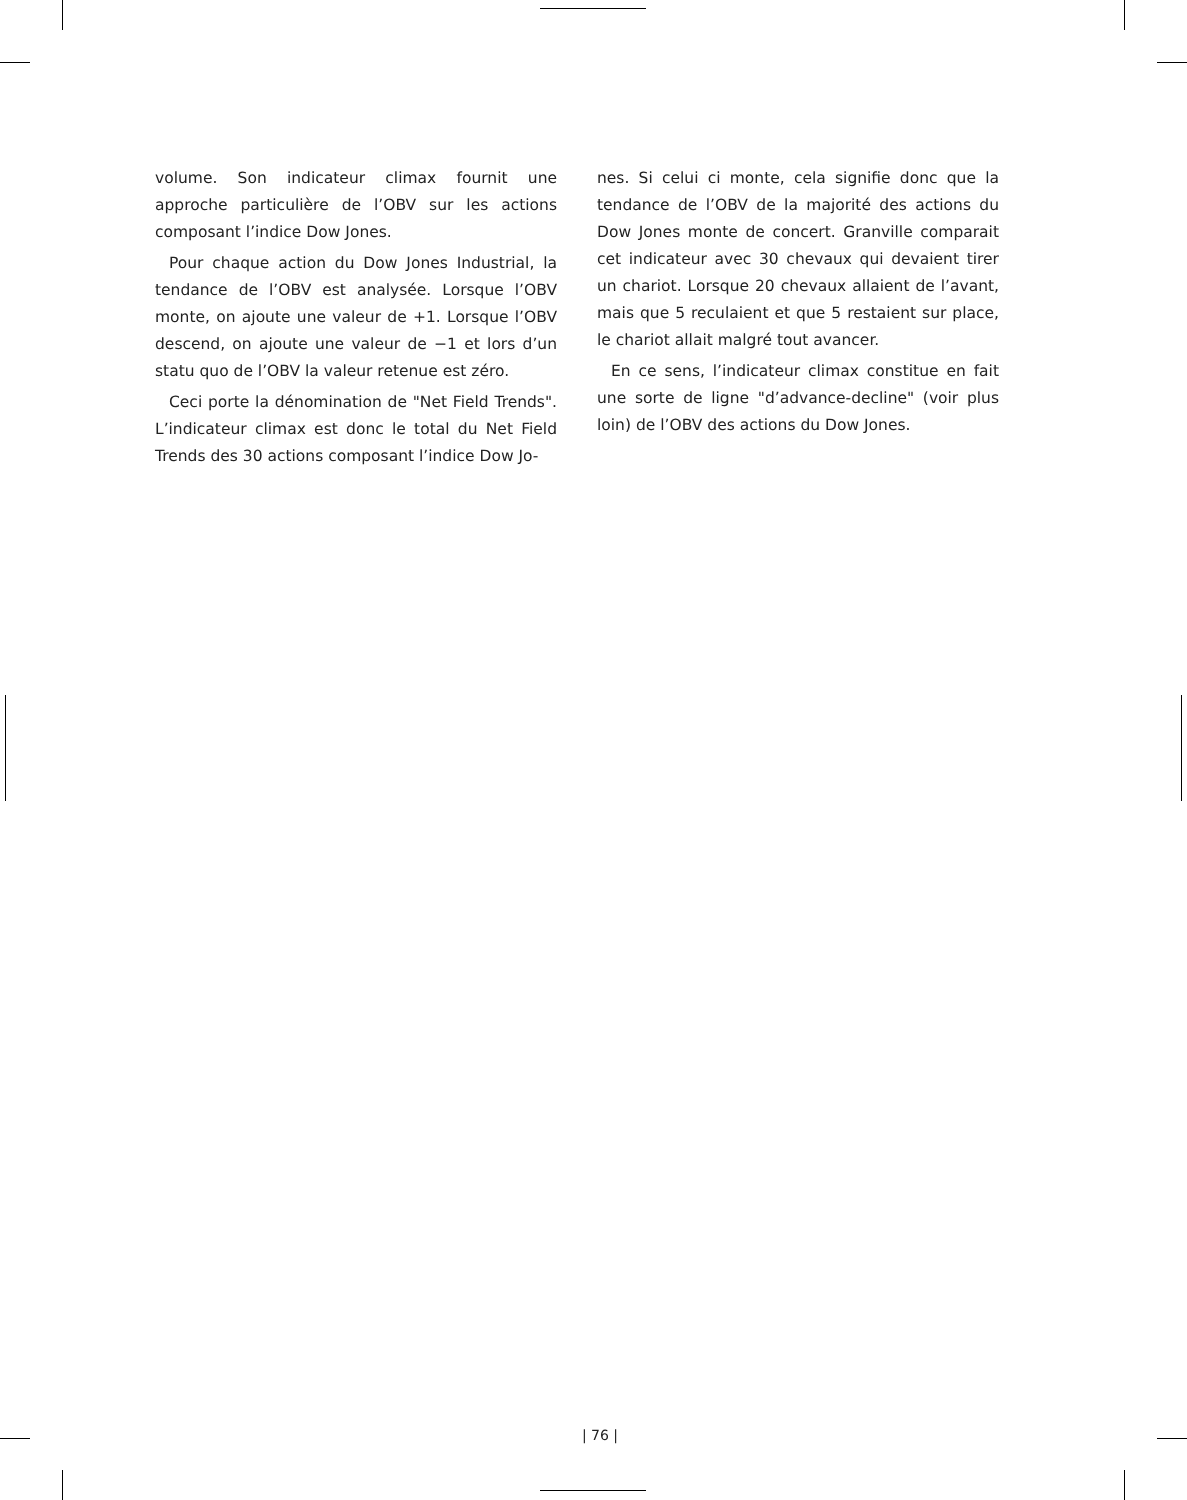volume. Son indicateur climax fournit une approche particulière de l’OBV sur les actions composant l’indice Dow Jones.
Pour chaque action du Dow Jones Industrial, la tendance de l’OBV est analysée. Lorsque l’OBV monte, on ajoute une valeur de +1. Lorsque l’OBV descend, on ajoute une valeur de −1 et lors d’un statu quo de l’OBV la valeur retenue est zéro.
Ceci porte la dénomination de "Net Field Trends". L’indicateur climax est donc le total du Net Field Trends des 30 actions composant l’indice Dow Jo-
nes. Si celui ci monte, cela signifie donc que la tendance de l’OBV de la majorité des actions du Dow Jones monte de concert. Granville comparait cet indicateur avec 30 chevaux qui devaient tirer un chariot. Lorsque 20 chevaux allaient de l’avant, mais que 5 reculaient et que 5 restaient sur place, le chariot allait malgré tout avancer.
En ce sens, l’indicateur climax constitue en fait une sorte de ligne "d’advance-decline" (voir plus loin) de l’OBV des actions du Dow Jones.
| 76 |